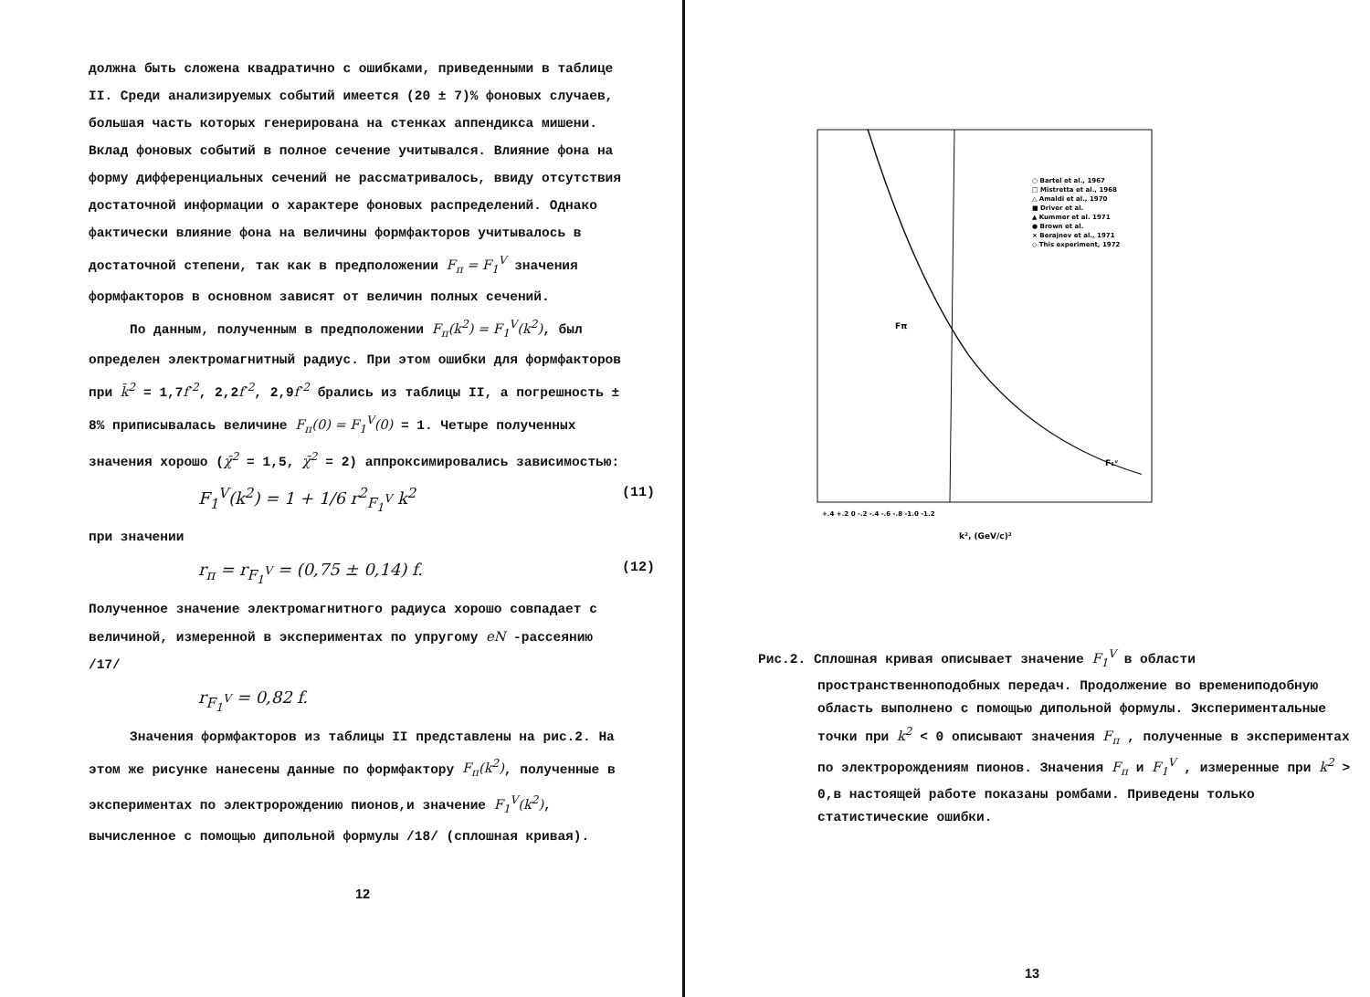должна быть сложена квадратично с ошибками, приведенными в таблице II. Среди анализируемых событий имеется (20 ± 7)% фоновых случаев, большая часть которых генерирована на стенках аппендикса мишени. Вклад фоновых событий в полное сечение учитывался. Влияние фона на форму дифференциальных сечений не рассматривалось, ввиду отсутствия достаточной информации о характере фоновых распределений. Однако фактически влияние фона на величины формфакторов учитывалось в достаточной степени, так как в предположении F<sub>π</sub> = F<sub>1</sub><sup>V</sup> значения формфакторов в основном зависят от величин полных сечений.
По данным, полученным в предположении F<sub>π</sub>(k<sup>2</sup>) = F<sub>1</sub><sup>V</sup>(k<sup>2</sup>), был определен электромагнитный радиус. При этом ошибки для формфакторов при k̄<sup>2</sup> = 1,7f<sup>-2</sup>, 2,2f<sup>-2</sup>, 2,9f<sup>-2</sup> брались из таблицы II, а погрешность ± 8% приписывалась величине F<sub>π</sub>(0) = F<sub>1</sub><sup>V</sup>(0) = 1. Четыре полученных значения хорошо (χ̄<sup>2</sup> = 1,5, χ̄<sup>2</sup> = 2) аппроксимировались зависимостью:
F<sub>1</sub><sup>V</sup>(k<sup>2</sup>) = 1 + 1/6 r<sup>2</sup><sub>F<sub>1</sub><sup>V</sup></sub> k<sup>2</sup> (11)
при значении
r<sub>π</sub> = r<sub>F<sub>1</sub><sup>V</sup></sub> = (0,75 ± 0,14) f. (12)
Полученное значение электромагнитного радиуса хорошо совпадает с величиной, измеренной в экспериментах по упругому eN -рассеянию /17/
r<sub>F<sub>1</sub><sup>V</sup></sub> = 0,82 f.
Значения формфакторов из таблицы II представлены на рис.2. На этом же рисунке нанесены данные по формфактору F<sub>π</sub>(k<sup>2</sup>), полученные в экспериментах по электророждению пионов,и значение F<sub>1</sub><sup>V</sup>(k<sup>2</sup>), вычисленное с помощью дипольной формулы /18/ (сплошная кривая).
12
○ Bartel et al., 1967
□ Mistretta et al., 1968
△ Amaldi et al., 1970
■ Driver et al.
▲ Kummer et al. 1971
● Brown et al.
× Berajnev et al., 1971
◇ This experiment, 1972
Fπ
F₁ᵛ
+.4 +.2 0 -.2 -.4 -.6 -.8 -1.0 -1.2
k², (GeV/c)²
Рис.2. Сплошная кривая описывает значение F<sub>1</sub><sup>V</sup> в области пространственноподобных передач. Продолжение во времениподобную область выполнено с помощью дипольной формулы. Экспериментальные точки при k<sup>2</sup> < 0 описывают значения F<sub>π</sub> , полученные в экспериментах по электророждениям пионов. Значения F<sub>π</sub> и F<sub>1</sub><sup>V</sup> , измеренные при k<sup>2</sup> > 0,в настоящей работе показаны ромбами. Приведены только статистические ошибки.
13